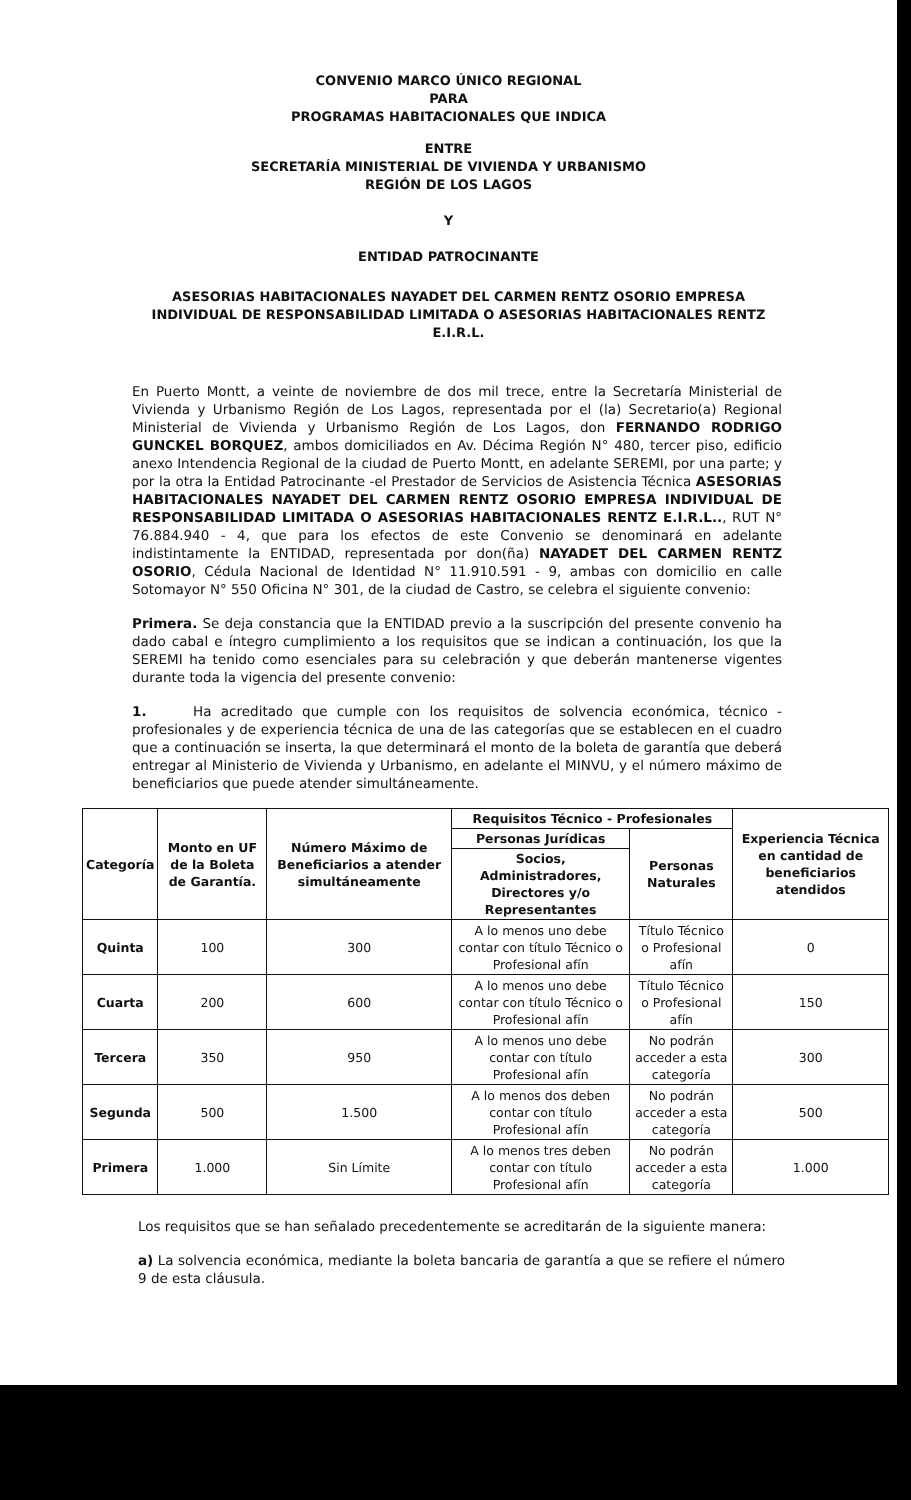CONVENIO MARCO ÚNICO REGIONAL
PARA
PROGRAMAS HABITACIONALES QUE INDICA
ENTRE
SECRETARÍA MINISTERIAL DE VIVIENDA Y URBANISMO
REGIÓN DE LOS LAGOS
Y
ENTIDAD PATROCINANTE
ASESORIAS HABITACIONALES NAYADET DEL CARMEN RENTZ OSORIO EMPRESA INDIVIDUAL DE RESPONSABILIDAD LIMITADA O ASESORIAS HABITACIONALES RENTZ E.I.R.L.
En Puerto Montt, a veinte de noviembre de dos mil trece, entre la Secretaría Ministerial de Vivienda y Urbanismo Región de Los Lagos, representada por el (la) Secretario(a) Regional Ministerial de Vivienda y Urbanismo Región de Los Lagos, don FERNANDO RODRIGO GUNCKEL BORQUEZ, ambos domiciliados en Av. Décima Región N° 480, tercer piso, edificio anexo Intendencia Regional de la ciudad de Puerto Montt, en adelante SEREMI, por una parte; y por la otra la Entidad Patrocinante -el Prestador de Servicios de Asistencia Técnica ASESORIAS HABITACIONALES NAYADET DEL CARMEN RENTZ OSORIO EMPRESA INDIVIDUAL DE RESPONSABILIDAD LIMITADA O ASESORIAS HABITACIONALES RENTZ E.I.R.L.., RUT N° 76.884.940 - 4, que para los efectos de este Convenio se denominará en adelante indistintamente la ENTIDAD, representada por don(ña) NAYADET DEL CARMEN RENTZ OSORIO, Cédula Nacional de Identidad N° 11.910.591 - 9, ambas con domicilio en calle Sotomayor N° 550 Oficina N° 301, de la ciudad de Castro, se celebra el siguiente convenio:
Primera. Se deja constancia que la ENTIDAD previo a la suscripción del presente convenio ha dado cabal e íntegro cumplimiento a los requisitos que se indican a continuación, los que la SEREMI ha tenido como esenciales para su celebración y que deberán mantenerse vigentes durante toda la vigencia del presente convenio:
1. Ha acreditado que cumple con los requisitos de solvencia económica, técnico - profesionales y de experiencia técnica de una de las categorías que se establecen en el cuadro que a continuación se inserta, la que determinará el monto de la boleta de garantía que deberá entregar al Ministerio de Vivienda y Urbanismo, en adelante el MINVU, y el número máximo de beneficiarios que puede atender simultáneamente.
| Categoría | Monto en UF de la Boleta de Garantía. | Número Máximo de Beneficiarios a atender simultáneamente | Requisitos Técnico - Profesionales | | Experiencia Técnica en cantidad de beneficiarios atendidos |
| --- | --- | --- | --- | --- | --- |
| | | | Personas Jurídicas | Personas Naturales | |
| | | | Socios, Administradores, Directores y/o Representantes | | |
| Quinta | 100 | 300 | A lo menos uno debe contar con título Técnico o Profesional afín | Título Técnico o Profesional afín | 0 |
| Cuarta | 200 | 600 | A lo menos uno debe contar con título Técnico o Profesional afín | Título Técnico o Profesional afín | 150 |
| Tercera | 350 | 950 | A lo menos uno debe contar con título Profesional afín | No podrán acceder a esta categoría | 300 |
| Segunda | 500 | 1.500 | A lo menos dos deben contar con título Profesional afín | No podrán acceder a esta categoría | 500 |
| Primera | 1.000 | Sin Límite | A lo menos tres deben contar con título Profesional afín | No podrán acceder a esta categoría | 1.000 |
Los requisitos que se han señalado precedentemente se acreditarán de la siguiente manera:
a) La solvencia económica, mediante la boleta bancaria de garantía a que se refiere el número 9 de esta cláusula.